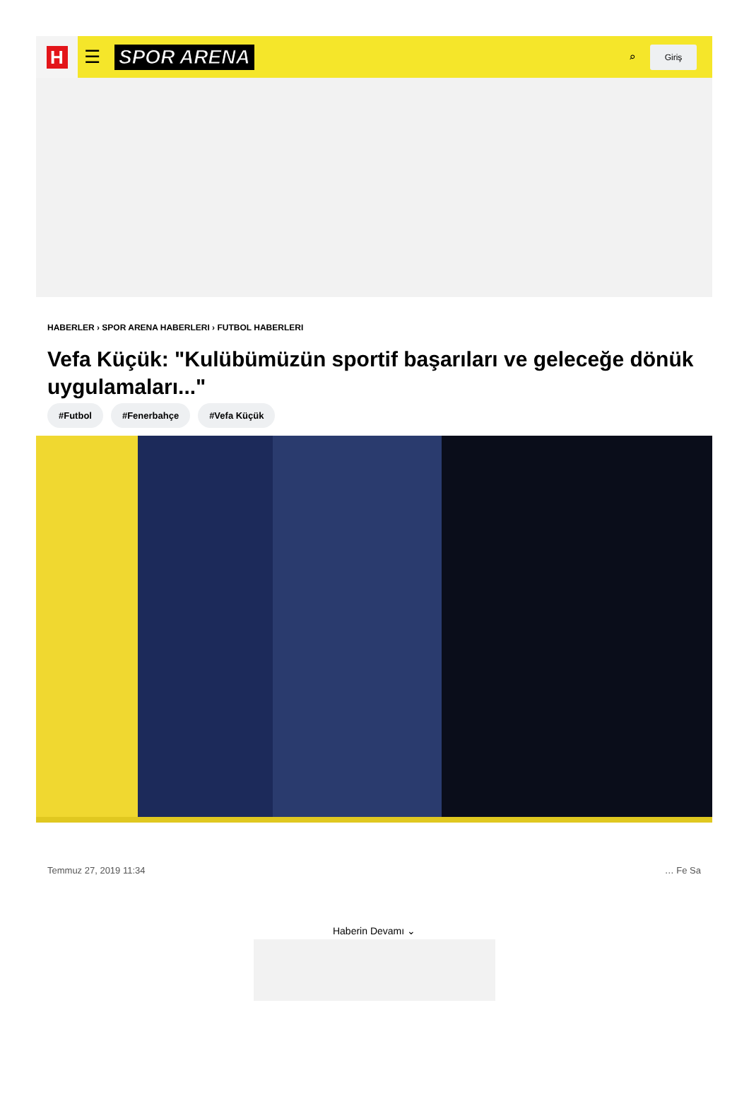H
☰ SPOR ARENA
⌕
Giriş
HABERLER › SPOR ARENA HABERLERI › FUTBOL HABERLERI
Vefa Küçük: "Kulübümüzün sportif başarıları ve geleceğe dönük uygulamaları..."
#Futbol #Fenerbahçe #Vefa Küçük
Temmuz 27, 2019 11:34 … Fe Sa
Haberin Devamı ⌄